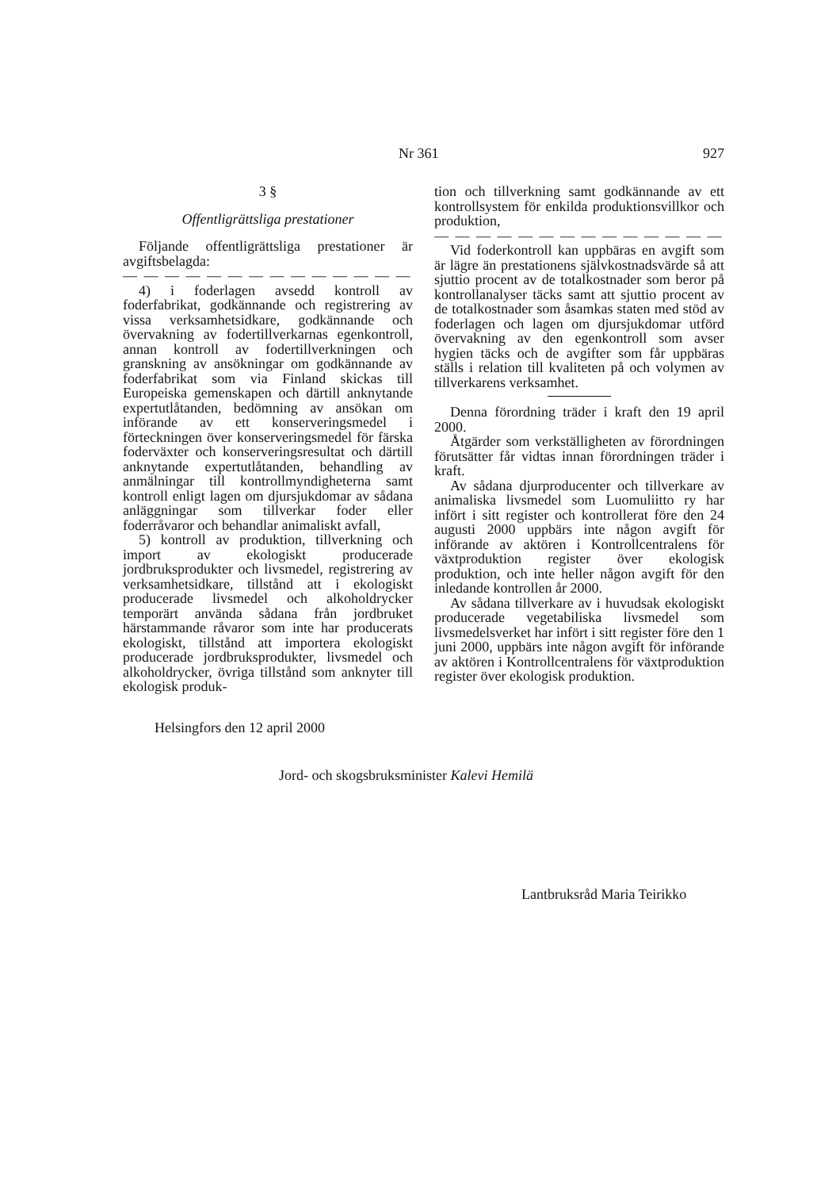Nr 361 927
3 §
Offentligrättsliga prestationer
Följande offentligrättsliga prestationer är avgiftsbelagda:
— — — — — — — — — — — — — —
4) i foderlagen avsedd kontroll av foderfabrikat, godkännande och registrering av vissa verksamhetsidkare, godkännande och övervakning av fodertillverkarnas egenkontroll, annan kontroll av fodertillverkningen och granskning av ansökningar om godkännande av foderfabrikat som via Finland skickas till Europeiska gemenskapen och därtill anknytande expertutlåtanden, bedömning av ansökan om införande av ett konserveringsmedel i förteckningen över konserveringsmedel för färska foderväxter och konserveringsresultat och därtill anknytande expertutlåtanden, behandling av anmälningar till kontrollmyndigheterna samt kontroll enligt lagen om djursjukdomar av sådana anläggningar som tillverkar foder eller foderråvaror och behandlar animaliskt avfall,
5) kontroll av produktion, tillverkning och import av ekologiskt producerade jordbruksprodukter och livsmedel, registrering av verksamhetsidkare, tillstånd att i ekologiskt producerade livsmedel och alkoholdrycker temporärt använda sådana från jordbruket härstammande råvaror som inte har producerats ekologiskt, tillstånd att importera ekologiskt producerade jordbruksprodukter, livsmedel och alkoholdrycker, övriga tillstånd som anknyter till ekologisk produk-
tion och tillverkning samt godkännande av ett kontrollsystem för enkilda produktionsvillkor och produktion,
— — — — — — — — — — — — — —
Vid foderkontroll kan uppbäras en avgift som är lägre än prestationens självkostnadsvärde så att sjuttio procent av de totalkostnader som beror på kontrollanalyser täcks samt att sjuttio procent av de totalkostnader som åsamkas staten med stöd av foderlagen och lagen om djursjukdomar utförd övervakning av den egenkontroll som avser hygien täcks och de avgifter som får uppbäras ställs i relation till kvaliteten på och volymen av tillverkarens verksamhet.
Denna förordning träder i kraft den 19 april 2000.
Åtgärder som verkställigheten av förordningen förutsätter får vidtas innan förordningen träder i kraft.
Av sådana djurproducenter och tillverkare av animaliska livsmedel som Luomuliitto ry har infört i sitt register och kontrollerat före den 24 augusti 2000 uppbärs inte någon avgift för införande av aktören i Kontrollcentralens för växtproduktion register över ekologisk produktion, och inte heller någon avgift för den inledande kontrollen år 2000.
Av sådana tillverkare av i huvudsak ekologiskt producerade vegetabiliska livsmedel som livsmedelsverket har infört i sitt register före den 1 juni 2000, uppbärs inte någon avgift för införande av aktören i Kontrollcentralens för växtproduktion register över ekologisk produktion.
Helsingfors den 12 april 2000
Jord- och skogsbruksminister Kalevi Hemilä
Lantbruksråd Maria Teirikko